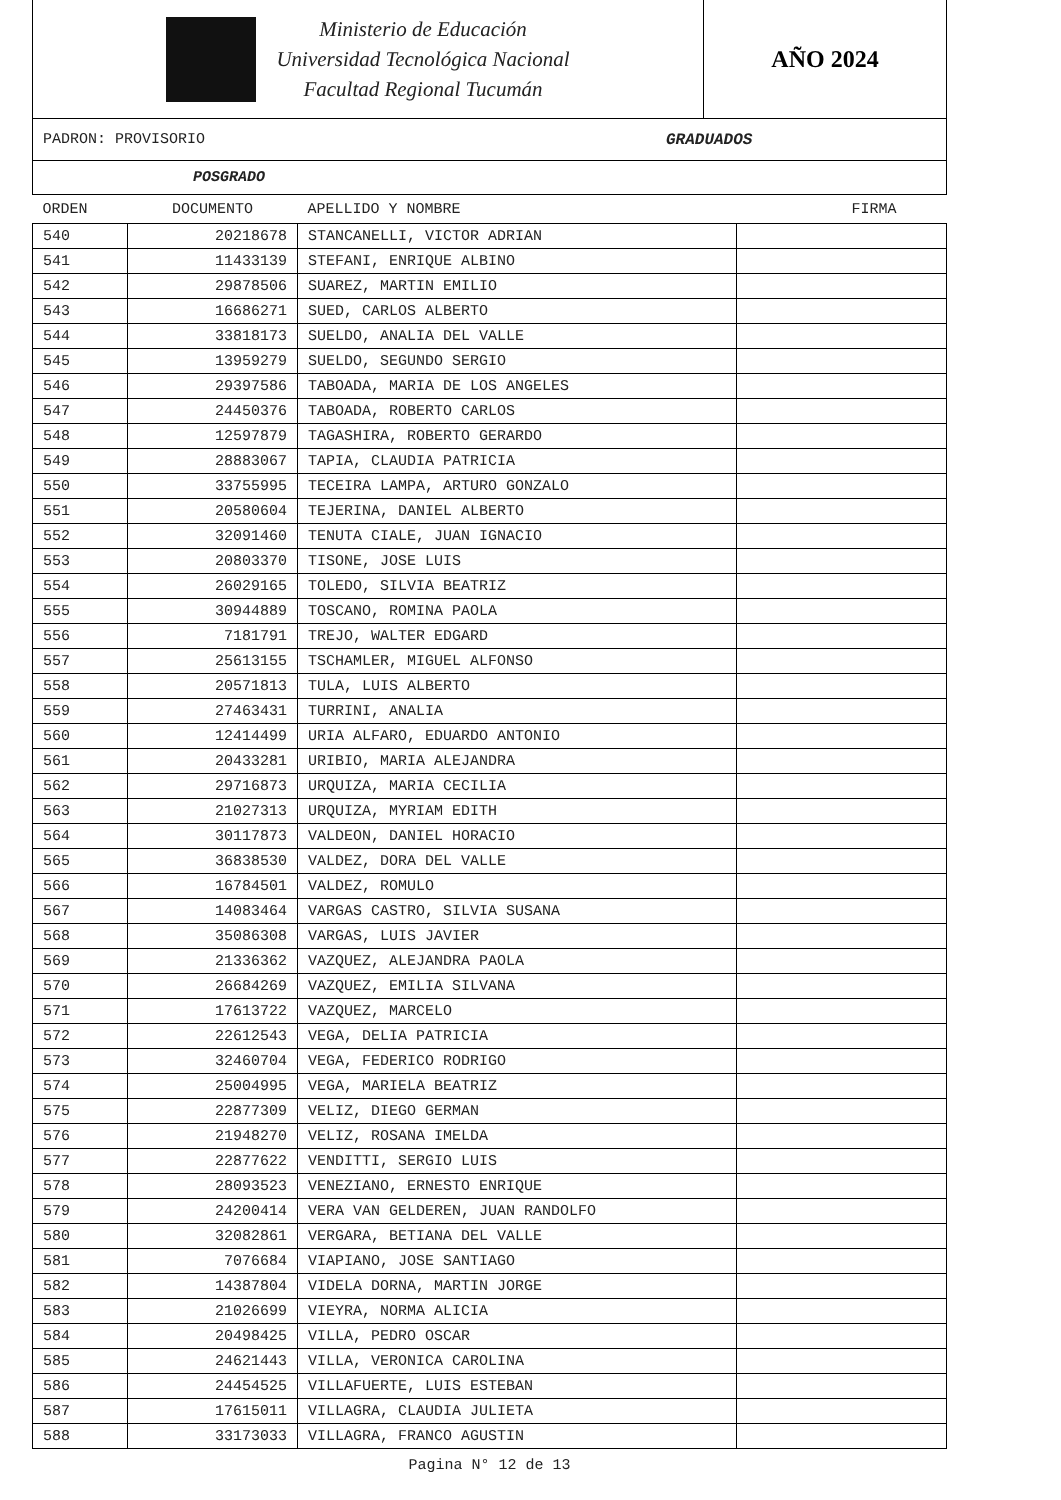Ministerio de Educación
Universidad Tecnológica Nacional
Facultad Regional Tucumán
AÑO 2024
PADRON: PROVISORIO GRADUADOS
POSGRADO
| ORDEN | DOCUMENTO | APELLIDO Y NOMBRE | FIRMA |
| --- | --- | --- | --- |
| 540 | 20218678 | STANCANELLI, VICTOR ADRIAN | |
| 541 | 11433139 | STEFANI, ENRIQUE ALBINO | |
| 542 | 29878506 | SUAREZ, MARTIN EMILIO | |
| 543 | 16686271 | SUED, CARLOS ALBERTO | |
| 544 | 33818173 | SUELDO, ANALIA DEL VALLE | |
| 545 | 13959279 | SUELDO, SEGUNDO SERGIO | |
| 546 | 29397586 | TABOADA, MARIA DE LOS ANGELES | |
| 547 | 24450376 | TABOADA, ROBERTO CARLOS | |
| 548 | 12597879 | TAGASHIRA, ROBERTO GERARDO | |
| 549 | 28883067 | TAPIA, CLAUDIA PATRICIA | |
| 550 | 33755995 | TECEIRA LAMPA, ARTURO GONZALO | |
| 551 | 20580604 | TEJERINA, DANIEL ALBERTO | |
| 552 | 32091460 | TENUTA CIALE, JUAN IGNACIO | |
| 553 | 20803370 | TISONE, JOSE LUIS | |
| 554 | 26029165 | TOLEDO, SILVIA BEATRIZ | |
| 555 | 30944889 | TOSCANO, ROMINA PAOLA | |
| 556 | 7181791 | TREJO, WALTER EDGARD | |
| 557 | 25613155 | TSCHAMLER, MIGUEL ALFONSO | |
| 558 | 20571813 | TULA, LUIS ALBERTO | |
| 559 | 27463431 | TURRINI, ANALIA | |
| 560 | 12414499 | URIA ALFARO, EDUARDO ANTONIO | |
| 561 | 20433281 | URIBIO, MARIA ALEJANDRA | |
| 562 | 29716873 | URQUIZA, MARIA CECILIA | |
| 563 | 21027313 | URQUIZA, MYRIAM EDITH | |
| 564 | 30117873 | VALDEON, DANIEL HORACIO | |
| 565 | 36838530 | VALDEZ, DORA DEL VALLE | |
| 566 | 16784501 | VALDEZ, ROMULO | |
| 567 | 14083464 | VARGAS CASTRO, SILVIA SUSANA | |
| 568 | 35086308 | VARGAS, LUIS JAVIER | |
| 569 | 21336362 | VAZQUEZ, ALEJANDRA PAOLA | |
| 570 | 26684269 | VAZQUEZ, EMILIA SILVANA | |
| 571 | 17613722 | VAZQUEZ, MARCELO | |
| 572 | 22612543 | VEGA, DELIA PATRICIA | |
| 573 | 32460704 | VEGA, FEDERICO RODRIGO | |
| 574 | 25004995 | VEGA, MARIELA BEATRIZ | |
| 575 | 22877309 | VELIZ, DIEGO GERMAN | |
| 576 | 21948270 | VELIZ, ROSANA IMELDA | |
| 577 | 22877622 | VENDITTI, SERGIO LUIS | |
| 578 | 28093523 | VENEZIANO, ERNESTO ENRIQUE | |
| 579 | 24200414 | VERA VAN GELDEREN, JUAN RANDOLFO | |
| 580 | 32082861 | VERGARA, BETIANA DEL VALLE | |
| 581 | 7076684 | VIAPIANO, JOSE SANTIAGO | |
| 582 | 14387804 | VIDELA DORNA, MARTIN JORGE | |
| 583 | 21026699 | VIEYRA, NORMA ALICIA | |
| 584 | 20498425 | VILLA, PEDRO OSCAR | |
| 585 | 24621443 | VILLA, VERONICA CAROLINA | |
| 586 | 24454525 | VILLAFUERTE, LUIS ESTEBAN | |
| 587 | 17615011 | VILLAGRA, CLAUDIA JULIETA | |
| 588 | 33173033 | VILLAGRA, FRANCO AGUSTIN | |
Pagina N° 12 de 13